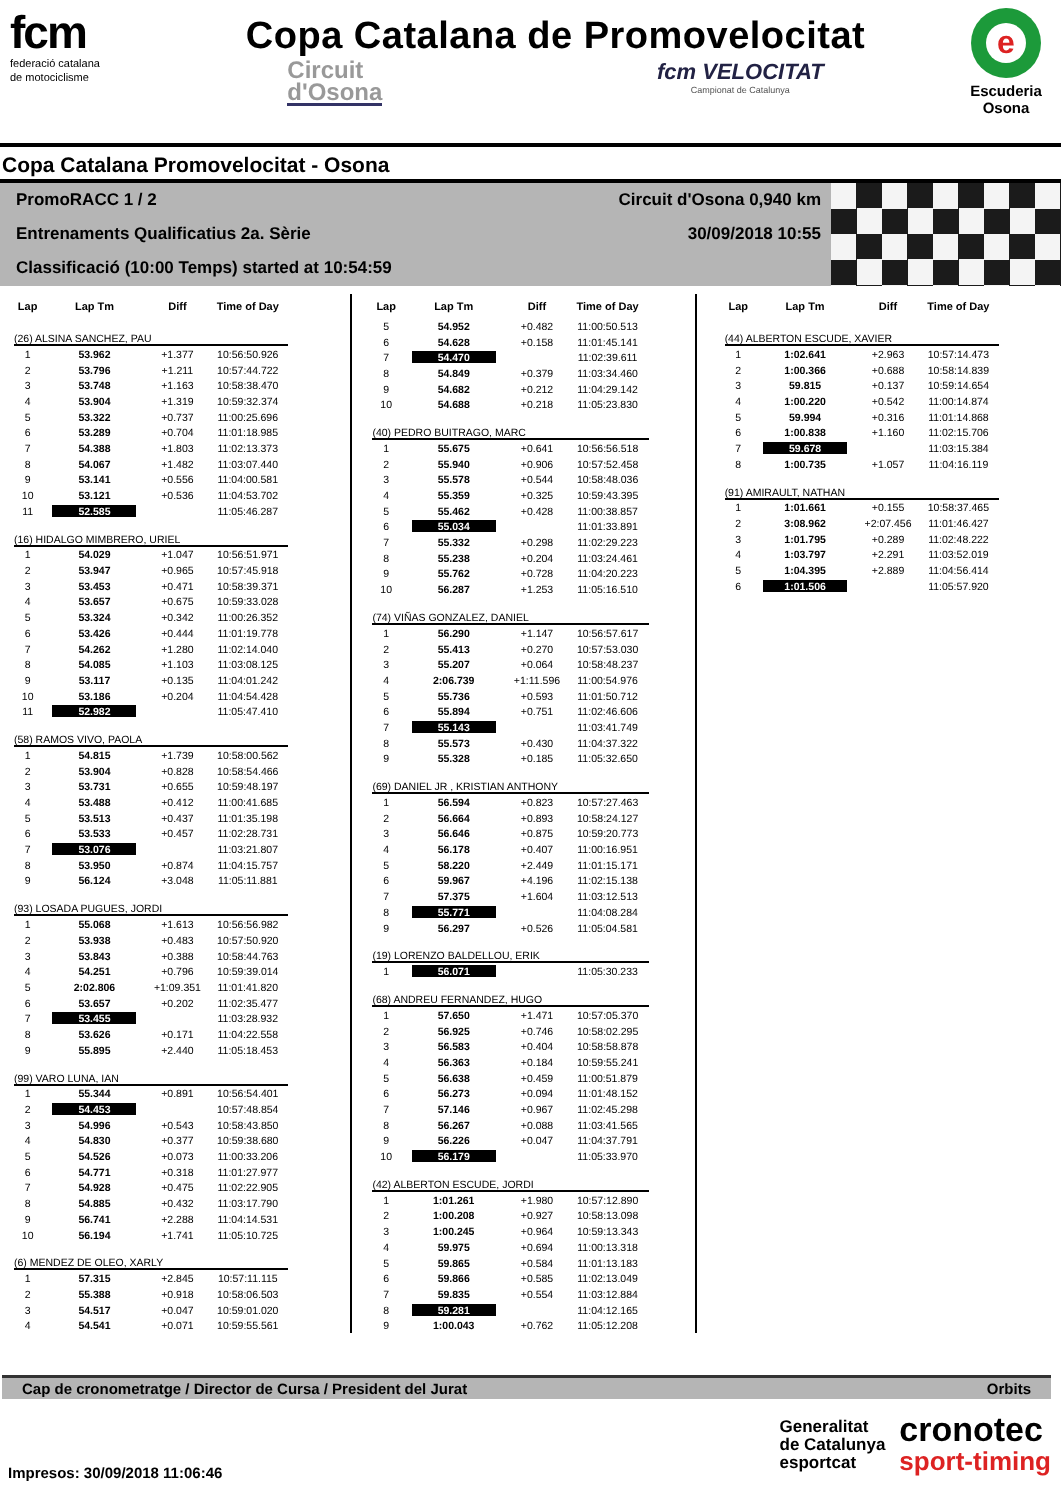fcm
federació catalana
de motociclisme
Copa Catalana de Promovelocitat
Circuit
d'Osona
fcm VELOCITAT
Campionat de Catalunya
e
Escuderia
Osona
Copa Catalana Promovelocitat - Osona
PromoRACC 1 / 2 Circuit d'Osona 0,940 km
Entrenaments Qualificatius 2a. Sèrie 30/09/2018 10:55
Classificació (10:00 Temps) started at 10:54:59
| Lap | Lap Tm | Diff | Time of Day |
| --- | --- | --- | --- |
| (26) ALSINA SANCHEZ, PAU | | | |
| 1 | 53.962 | +1.377 | 10:56:50.926 |
| 2 | 53.796 | +1.211 | 10:57:44.722 |
| 3 | 53.748 | +1.163 | 10:58:38.470 |
| 4 | 53.904 | +1.319 | 10:59:32.374 |
| 5 | 53.322 | +0.737 | 11:00:25.696 |
| 6 | 53.289 | +0.704 | 11:01:18.985 |
| 7 | 54.388 | +1.803 | 11:02:13.373 |
| 8 | 54.067 | +1.482 | 11:03:07.440 |
| 9 | 53.141 | +0.556 | 11:04:00.581 |
| 10 | 53.121 | +0.536 | 11:04:53.702 |
| 11 | 52.585 | | 11:05:46.287 |
| (16) HIDALGO MIMBRERO, URIEL | | | |
| 1 | 54.029 | +1.047 | 10:56:51.971 |
| 2 | 53.947 | +0.965 | 10:57:45.918 |
| 3 | 53.453 | +0.471 | 10:58:39.371 |
| 4 | 53.657 | +0.675 | 10:59:33.028 |
| 5 | 53.324 | +0.342 | 11:00:26.352 |
| 6 | 53.426 | +0.444 | 11:01:19.778 |
| 7 | 54.262 | +1.280 | 11:02:14.040 |
| 8 | 54.085 | +1.103 | 11:03:08.125 |
| 9 | 53.117 | +0.135 | 11:04:01.242 |
| 10 | 53.186 | +0.204 | 11:04:54.428 |
| 11 | 52.982 | | 11:05:47.410 |
| (58) RAMOS VIVO, PAOLA | | | |
| 1 | 54.815 | +1.739 | 10:58:00.562 |
| 2 | 53.904 | +0.828 | 10:58:54.466 |
| 3 | 53.731 | +0.655 | 10:59:48.197 |
| 4 | 53.488 | +0.412 | 11:00:41.685 |
| 5 | 53.513 | +0.437 | 11:01:35.198 |
| 6 | 53.533 | +0.457 | 11:02:28.731 |
| 7 | 53.076 | | 11:03:21.807 |
| 8 | 53.950 | +0.874 | 11:04:15.757 |
| 9 | 56.124 | +3.048 | 11:05:11.881 |
| (93) LOSADA PUGUES, JORDI | | | |
| 1 | 55.068 | +1.613 | 10:56:56.982 |
| 2 | 53.938 | +0.483 | 10:57:50.920 |
| 3 | 53.843 | +0.388 | 10:58:44.763 |
| 4 | 54.251 | +0.796 | 10:59:39.014 |
| 5 | 2:02.806 | +1:09.351 | 11:01:41.820 |
| 6 | 53.657 | +0.202 | 11:02:35.477 |
| 7 | 53.455 | | 11:03:28.932 |
| 8 | 53.626 | +0.171 | 11:04:22.558 |
| 9 | 55.895 | +2.440 | 11:05:18.453 |
| (99) VARO LUNA, IAN | | | |
| 1 | 55.344 | +0.891 | 10:56:54.401 |
| 2 | 54.453 | | 10:57:48.854 |
| 3 | 54.996 | +0.543 | 10:58:43.850 |
| 4 | 54.830 | +0.377 | 10:59:38.680 |
| 5 | 54.526 | +0.073 | 11:00:33.206 |
| 6 | 54.771 | +0.318 | 11:01:27.977 |
| 7 | 54.928 | +0.475 | 11:02:22.905 |
| 8 | 54.885 | +0.432 | 11:03:17.790 |
| 9 | 56.741 | +2.288 | 11:04:14.531 |
| 10 | 56.194 | +1.741 | 11:05:10.725 |
| (6) MENDEZ DE OLEO, XARLY | | | |
| 1 | 57.315 | +2.845 | 10:57:11.115 |
| 2 | 55.388 | +0.918 | 10:58:06.503 |
| 3 | 54.517 | +0.047 | 10:59:01.020 |
| 4 | 54.541 | +0.071 | 10:59:55.561 |
| Lap | Lap Tm | Diff | Time of Day |
| --- | --- | --- | --- |
| 5 | 54.952 | +0.482 | 11:00:50.513 |
| 6 | 54.628 | +0.158 | 11:01:45.141 |
| 7 | 54.470 | | 11:02:39.611 |
| 8 | 54.849 | +0.379 | 11:03:34.460 |
| 9 | 54.682 | +0.212 | 11:04:29.142 |
| 10 | 54.688 | +0.218 | 11:05:23.830 |
| (40) PEDRO BUITRAGO, MARC | | | |
| 1 | 55.675 | +0.641 | 10:56:56.518 |
| 2 | 55.940 | +0.906 | 10:57:52.458 |
| 3 | 55.578 | +0.544 | 10:58:48.036 |
| 4 | 55.359 | +0.325 | 10:59:43.395 |
| 5 | 55.462 | +0.428 | 11:00:38.857 |
| 6 | 55.034 | | 11:01:33.891 |
| 7 | 55.332 | +0.298 | 11:02:29.223 |
| 8 | 55.238 | +0.204 | 11:03:24.461 |
| 9 | 55.762 | +0.728 | 11:04:20.223 |
| 10 | 56.287 | +1.253 | 11:05:16.510 |
| (74) VIÑAS GONZALEZ, DANIEL | | | |
| 1 | 56.290 | +1.147 | 10:56:57.617 |
| 2 | 55.413 | +0.270 | 10:57:53.030 |
| 3 | 55.207 | +0.064 | 10:58:48.237 |
| 4 | 2:06.739 | +1:11.596 | 11:00:54.976 |
| 5 | 55.736 | +0.593 | 11:01:50.712 |
| 6 | 55.894 | +0.751 | 11:02:46.606 |
| 7 | 55.143 | | 11:03:41.749 |
| 8 | 55.573 | +0.430 | 11:04:37.322 |
| 9 | 55.328 | +0.185 | 11:05:32.650 |
| (69) DANIEL JR , KRISTIAN ANTHONY | | | |
| 1 | 56.594 | +0.823 | 10:57:27.463 |
| 2 | 56.664 | +0.893 | 10:58:24.127 |
| 3 | 56.646 | +0.875 | 10:59:20.773 |
| 4 | 56.178 | +0.407 | 11:00:16.951 |
| 5 | 58.220 | +2.449 | 11:01:15.171 |
| 6 | 59.967 | +4.196 | 11:02:15.138 |
| 7 | 57.375 | +1.604 | 11:03:12.513 |
| 8 | 55.771 | | 11:04:08.284 |
| 9 | 56.297 | +0.526 | 11:05:04.581 |
| (19) LORENZO BALDELLOU, ERIK | | | |
| 1 | 56.071 | | 11:05:30.233 |
| (68) ANDREU FERNANDEZ, HUGO | | | |
| 1 | 57.650 | +1.471 | 10:57:05.370 |
| 2 | 56.925 | +0.746 | 10:58:02.295 |
| 3 | 56.583 | +0.404 | 10:58:58.878 |
| 4 | 56.363 | +0.184 | 10:59:55.241 |
| 5 | 56.638 | +0.459 | 11:00:51.879 |
| 6 | 56.273 | +0.094 | 11:01:48.152 |
| 7 | 57.146 | +0.967 | 11:02:45.298 |
| 8 | 56.267 | +0.088 | 11:03:41.565 |
| 9 | 56.226 | +0.047 | 11:04:37.791 |
| 10 | 56.179 | | 11:05:33.970 |
| (42) ALBERTON ESCUDE, JORDI | | | |
| 1 | 1:01.261 | +1.980 | 10:57:12.890 |
| 2 | 1:00.208 | +0.927 | 10:58:13.098 |
| 3 | 1:00.245 | +0.964 | 10:59:13.343 |
| 4 | 59.975 | +0.694 | 11:00:13.318 |
| 5 | 59.865 | +0.584 | 11:01:13.183 |
| 6 | 59.866 | +0.585 | 11:02:13.049 |
| 7 | 59.835 | +0.554 | 11:03:12.884 |
| 8 | 59.281 | | 11:04:12.165 |
| 9 | 1:00.043 | +0.762 | 11:05:12.208 |
| Lap | Lap Tm | Diff | Time of Day |
| --- | --- | --- | --- |
| (44) ALBERTON ESCUDE, XAVIER | | | |
| 1 | 1:02.641 | +2.963 | 10:57:14.473 |
| 2 | 1:00.366 | +0.688 | 10:58:14.839 |
| 3 | 59.815 | +0.137 | 10:59:14.654 |
| 4 | 1:00.220 | +0.542 | 11:00:14.874 |
| 5 | 59.994 | +0.316 | 11:01:14.868 |
| 6 | 1:00.838 | +1.160 | 11:02:15.706 |
| 7 | 59.678 | | 11:03:15.384 |
| 8 | 1:00.735 | +1.057 | 11:04:16.119 |
| (91) AMIRAULT, NATHAN | | | |
| 1 | 1:01.661 | +0.155 | 10:58:37.465 |
| 2 | 3:08.962 | +2:07.456 | 11:01:46.427 |
| 3 | 1:01.795 | +0.289 | 11:02:48.222 |
| 4 | 1:03.797 | +2.291 | 11:03:52.019 |
| 5 | 1:04.395 | +2.889 | 11:04:56.414 |
| 6 | 1:01.506 | | 11:05:57.920 |
Cap de cronometratge / Director de Cursa / President del Jurat Orbits
Impresos: 30/09/2018 11:06:46
Generalitat
de Catalunya
esportcat
cronotec
sport-timing